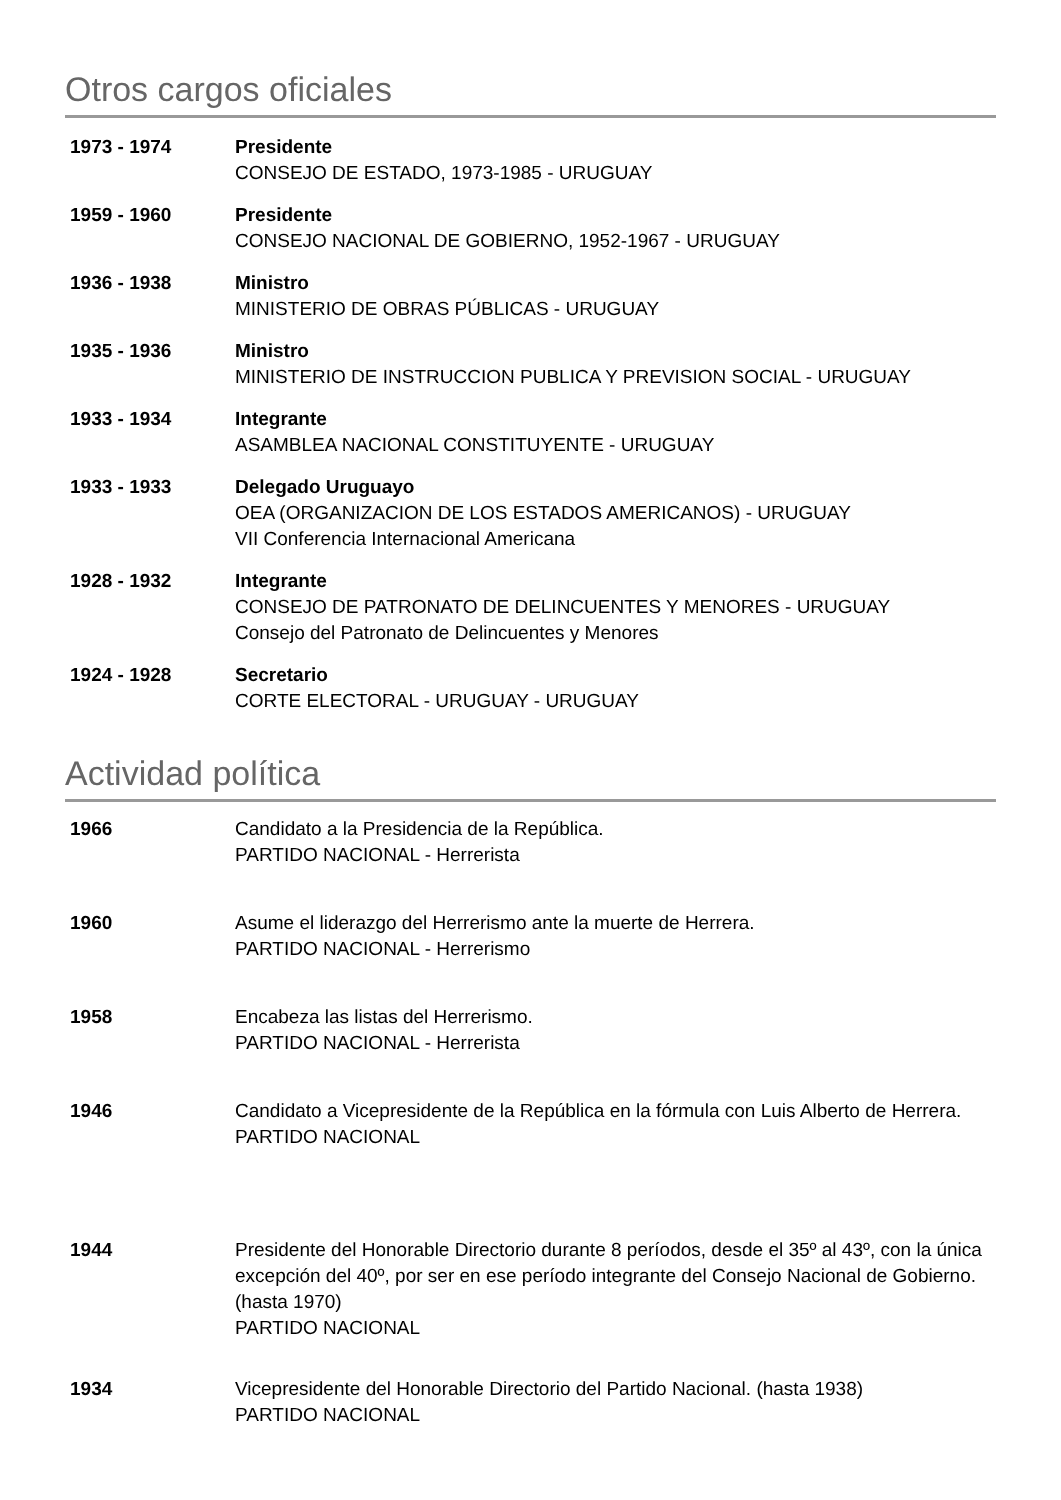Otros cargos oficiales
1973 - 1974 Presidente
CONSEJO DE ESTADO, 1973-1985 - URUGUAY
1959 - 1960 Presidente
CONSEJO NACIONAL DE GOBIERNO, 1952-1967 - URUGUAY
1936 - 1938 Ministro
MINISTERIO DE OBRAS PÚBLICAS - URUGUAY
1935 - 1936 Ministro
MINISTERIO DE INSTRUCCION PUBLICA Y PREVISION SOCIAL - URUGUAY
1933 - 1934 Integrante
ASAMBLEA NACIONAL CONSTITUYENTE - URUGUAY
1933 - 1933 Delegado Uruguayo
OEA (ORGANIZACION DE LOS ESTADOS AMERICANOS) - URUGUAY
VII Conferencia Internacional Americana
1928 - 1932 Integrante
CONSEJO DE PATRONATO DE DELINCUENTES Y MENORES - URUGUAY
Consejo del Patronato de Delincuentes y Menores
1924 - 1928 Secretario
CORTE ELECTORAL - URUGUAY - URUGUAY
Actividad política
1966 Candidato a la Presidencia de la República.
PARTIDO NACIONAL - Herrerista
1960 Asume el liderazgo del Herrerismo ante la muerte de Herrera.
PARTIDO NACIONAL - Herrerismo
1958 Encabeza las listas del Herrerismo.
PARTIDO NACIONAL - Herrerista
1946 Candidato a Vicepresidente de la República en la fórmula con Luis Alberto de Herrera.
PARTIDO NACIONAL
1944 Presidente del Honorable Directorio durante 8 períodos, desde el 35º al 43º, con la única excepción del 40º, por ser en ese período integrante del Consejo Nacional de Gobierno. (hasta 1970)
PARTIDO NACIONAL
1934 Vicepresidente del Honorable Directorio del Partido Nacional. (hasta 1938)
PARTIDO NACIONAL